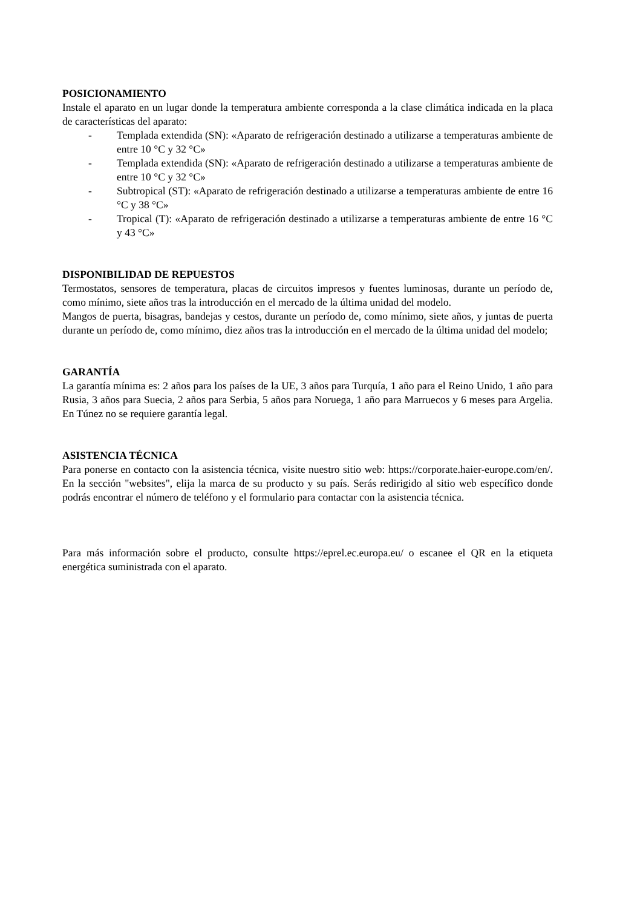POSICIONAMIENTO
Instale el aparato en un lugar donde la temperatura ambiente corresponda a la clase climática indicada en la placa de características del aparato:
- Templada extendida (SN): «Aparato de refrigeración destinado a utilizarse a temperaturas ambiente de entre 10 °C y 32 °C»
- Templada extendida (SN): «Aparato de refrigeración destinado a utilizarse a temperaturas ambiente de entre 10 °C y 32 °C»
- Subtropical (ST): «Aparato de refrigeración destinado a utilizarse a temperaturas ambiente de entre 16 °C y 38 °C»
- Tropical (T): «Aparato de refrigeración destinado a utilizarse a temperaturas ambiente de entre 16 °C y 43 °C»
DISPONIBILIDAD DE REPUESTOS
Termostatos, sensores de temperatura, placas de circuitos impresos y fuentes luminosas, durante un período de, como mínimo, siete años tras la introducción en el mercado de la última unidad del modelo.
Mangos de puerta, bisagras, bandejas y cestos, durante un período de, como mínimo, siete años, y juntas de puerta durante un período de, como mínimo, diez años tras la introducción en el mercado de la última unidad del modelo;
GARANTÍA
La garantía mínima es: 2 años para los países de la UE, 3 años para Turquía, 1 año para el Reino Unido, 1 año para Rusia, 3 años para Suecia, 2 años para Serbia, 5 años para Noruega, 1 año para Marruecos y 6 meses para Argelia. En Túnez no se requiere garantía legal.
ASISTENCIA TÉCNICA
Para ponerse en contacto con la asistencia técnica, visite nuestro sitio web: https://corporate.haier-europe.com/en/. En la sección "websites", elija la marca de su producto y su país. Serás redirigido al sitio web específico donde podrás encontrar el número de teléfono y el formulario para contactar con la asistencia técnica.
Para más información sobre el producto, consulte https://eprel.ec.europa.eu/ o escanee el QR en la etiqueta energética suministrada con el aparato.